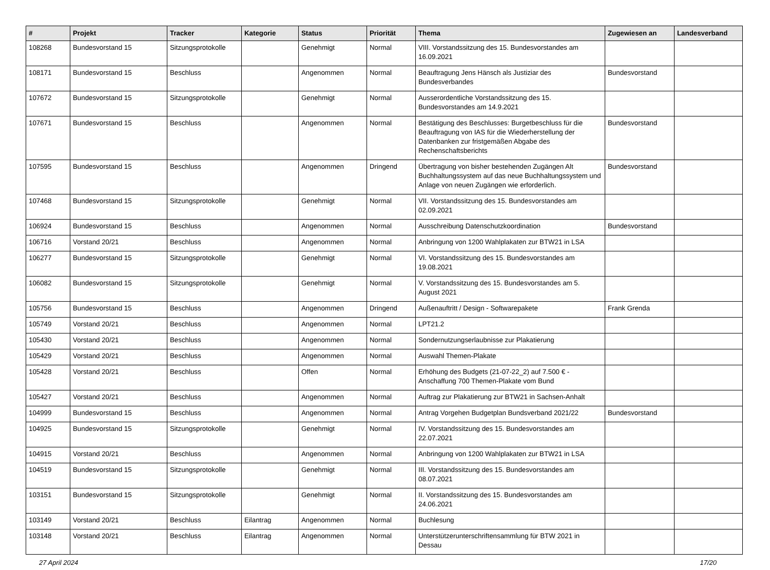| # | Projekt | Tracker | Kategorie | Status | Priorität | Thema | Zugewiesen an | Landesverband |
| --- | --- | --- | --- | --- | --- | --- | --- | --- |
| 108268 | Bundesvorstand 15 | Sitzungsprotokolle | | Genehmigt | Normal | VIII. Vorstandssitzung des 15. Bundesvorstandes am 16.09.2021 | | |
| 108171 | Bundesvorstand 15 | Beschluss | | Angenommen | Normal | Beauftragung Jens Hänsch als Justiziar des Bundesverbandes | Bundesvorstand | |
| 107672 | Bundesvorstand 15 | Sitzungsprotokolle | | Genehmigt | Normal | Ausserordentliche Vorstandssitzung des 15. Bundesvorstandes am 14.9.2021 | | |
| 107671 | Bundesvorstand 15 | Beschluss | | Angenommen | Normal | Bestätigung des Beschlusses: Burgetbeschluss für die Beauftragung von IAS für die Wiederherstellung der Datenbanken zur fristgemäßen Abgabe des Rechenschaftsberichts | Bundesvorstand | |
| 107595 | Bundesvorstand 15 | Beschluss | | Angenommen | Dringend | Übertragung von bisher bestehenden Zugängen Alt Buchhaltungssystem auf das neue Buchhaltungssystem und Anlage von neuen Zugängen wie erforderlich. | Bundesvorstand | |
| 107468 | Bundesvorstand 15 | Sitzungsprotokolle | | Genehmigt | Normal | VII. Vorstandssitzung des 15. Bundesvorstandes am 02.09.2021 | | |
| 106924 | Bundesvorstand 15 | Beschluss | | Angenommen | Normal | Ausschreibung Datenschutzkoordination | Bundesvorstand | |
| 106716 | Vorstand 20/21 | Beschluss | | Angenommen | Normal | Anbringung von 1200 Wahlplakaten zur BTW21 in LSA | | |
| 106277 | Bundesvorstand 15 | Sitzungsprotokolle | | Genehmigt | Normal | VI. Vorstandssitzung des 15. Bundesvorstandes am 19.08.2021 | | |
| 106082 | Bundesvorstand 15 | Sitzungsprotokolle | | Genehmigt | Normal | V. Vorstandssitzung des 15. Bundesvorstandes am 5. August 2021 | | |
| 105756 | Bundesvorstand 15 | Beschluss | | Angenommen | Dringend | Außenauftritt / Design - Softwarepakete | Frank Grenda | |
| 105749 | Vorstand 20/21 | Beschluss | | Angenommen | Normal | LPT21.2 | | |
| 105430 | Vorstand 20/21 | Beschluss | | Angenommen | Normal | Sondernutzungserlaubnisse zur Plakatierung | | |
| 105429 | Vorstand 20/21 | Beschluss | | Angenommen | Normal | Auswahl Themen-Plakate | | |
| 105428 | Vorstand 20/21 | Beschluss | | Offen | Normal | Erhöhung des Budgets (21-07-22_2) auf 7.500 € - Anschaffung 700 Themen-Plakate vom Bund | | |
| 105427 | Vorstand 20/21 | Beschluss | | Angenommen | Normal | Auftrag zur Plakatierung zur BTW21 in Sachsen-Anhalt | | |
| 104999 | Bundesvorstand 15 | Beschluss | | Angenommen | Normal | Antrag Vorgehen Budgetplan Bundsverband 2021/22 | Bundesvorstand | |
| 104925 | Bundesvorstand 15 | Sitzungsprotokolle | | Genehmigt | Normal | IV. Vorstandssitzung des 15. Bundesvorstandes am 22.07.2021 | | |
| 104915 | Vorstand 20/21 | Beschluss | | Angenommen | Normal | Anbringung von 1200 Wahlplakaten zur BTW21 in LSA | | |
| 104519 | Bundesvorstand 15 | Sitzungsprotokolle | | Genehmigt | Normal | III. Vorstandssitzung des 15. Bundesvorstandes am 08.07.2021 | | |
| 103151 | Bundesvorstand 15 | Sitzungsprotokolle | | Genehmigt | Normal | II. Vorstandssitzung des 15. Bundesvorstandes am 24.06.2021 | | |
| 103149 | Vorstand 20/21 | Beschluss | Eilantrag | Angenommen | Normal | Buchlesung | | |
| 103148 | Vorstand 20/21 | Beschluss | Eilantrag | Angenommen | Normal | Unterstützerunterschriftensammlung für BTW 2021 in Dessau | | |
27 April 2024 17/20